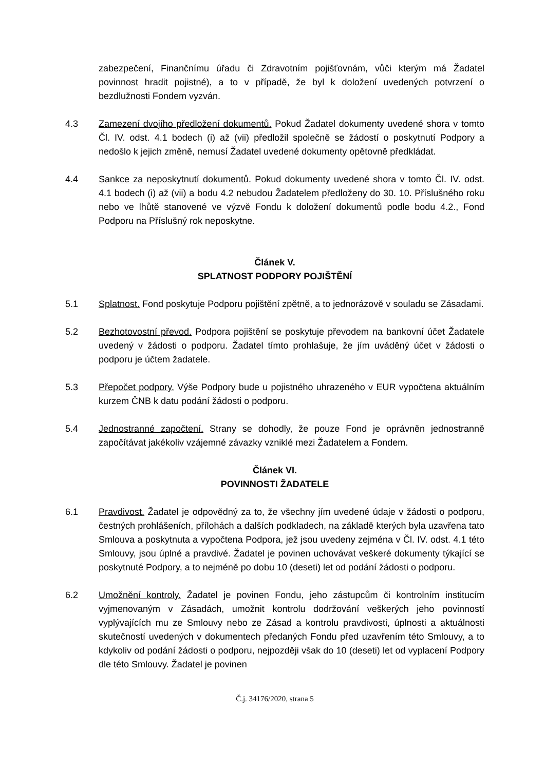zabezpečení, Finančnímu úřadu či Zdravotním pojišťovnám, vůči kterým má Žadatel povinnost hradit pojistné), a to v případě, že byl k doložení uvedených potvrzení o bezdlužnosti Fondem vyzván.
4.3 Zamezení dvojího předložení dokumentů. Pokud Žadatel dokumenty uvedené shora v tomto Čl. IV. odst. 4.1 bodech (i) až (vii) předložil společně se žádostí o poskytnutí Podpory a nedošlo k jejich změně, nemusí Žadatel uvedené dokumenty opětovně předkládat.
4.4 Sankce za neposkytnutí dokumentů. Pokud dokumenty uvedené shora v tomto Čl. IV. odst. 4.1 bodech (i) až (vii) a bodu 4.2 nebudou Žadatelem předloženy do 30. 10. Příslušného roku nebo ve lhůtě stanovené ve výzvě Fondu k doložení dokumentů podle bodu 4.2., Fond Podporu na Příslušný rok neposkytne.
Článek V.
SPLATNOST PODPORY POJIŠTĚNÍ
5.1 Splatnost. Fond poskytuje Podporu pojištění zpětně, a to jednorázově v souladu se Zásadami.
5.2 Bezhotovostní převod. Podpora pojištění se poskytuje převodem na bankovní účet Žadatele uvedený v žádosti o podporu. Žadatel tímto prohlašuje, že jím uváděný účet v žádosti o podporu je účtem žadatele.
5.3 Přepočet podpory. Výše Podpory bude u pojistného uhrazeného v EUR vypočtena aktuálním kurzem ČNB k datu podání žádosti o podporu.
5.4 Jednostranné započtení. Strany se dohodly, že pouze Fond je oprávněn jednostranně započítávat jakékoliv vzájemné závazky vzniklé mezi Žadatelem a Fondem.
Článek VI.
POVINNOSTI ŽADATELE
6.1 Pravdivost. Žadatel je odpovědný za to, že všechny jím uvedené údaje v žádosti o podporu, čestných prohlášeních, přílohách a dalších podkladech, na základě kterých byla uzavřena tato Smlouva a poskytnuta a vypočtena Podpora, jež jsou uvedeny zejména v Čl. IV. odst. 4.1 této Smlouvy, jsou úplné a pravdivé. Žadatel je povinen uchovávat veškeré dokumenty týkající se poskytnuté Podpory, a to nejméně po dobu 10 (deseti) let od podání žádosti o podporu.
6.2 Umožnění kontroly. Žadatel je povinen Fondu, jeho zástupcům či kontrolním institucím vyjmenovaným v Zásadách, umožnit kontrolu dodržování veškerých jeho povinností vyplývajících mu ze Smlouvy nebo ze Zásad a kontrolu pravdivosti, úplnosti a aktuálnosti skutečností uvedených v dokumentech předaných Fondu před uzavřením této Smlouvy, a to kdykoliv od podání žádosti o podporu, nejpozději však do 10 (deseti) let od vyplacení Podpory dle této Smlouvy. Žadatel je povinen
Č.j. 34176/2020, strana 5